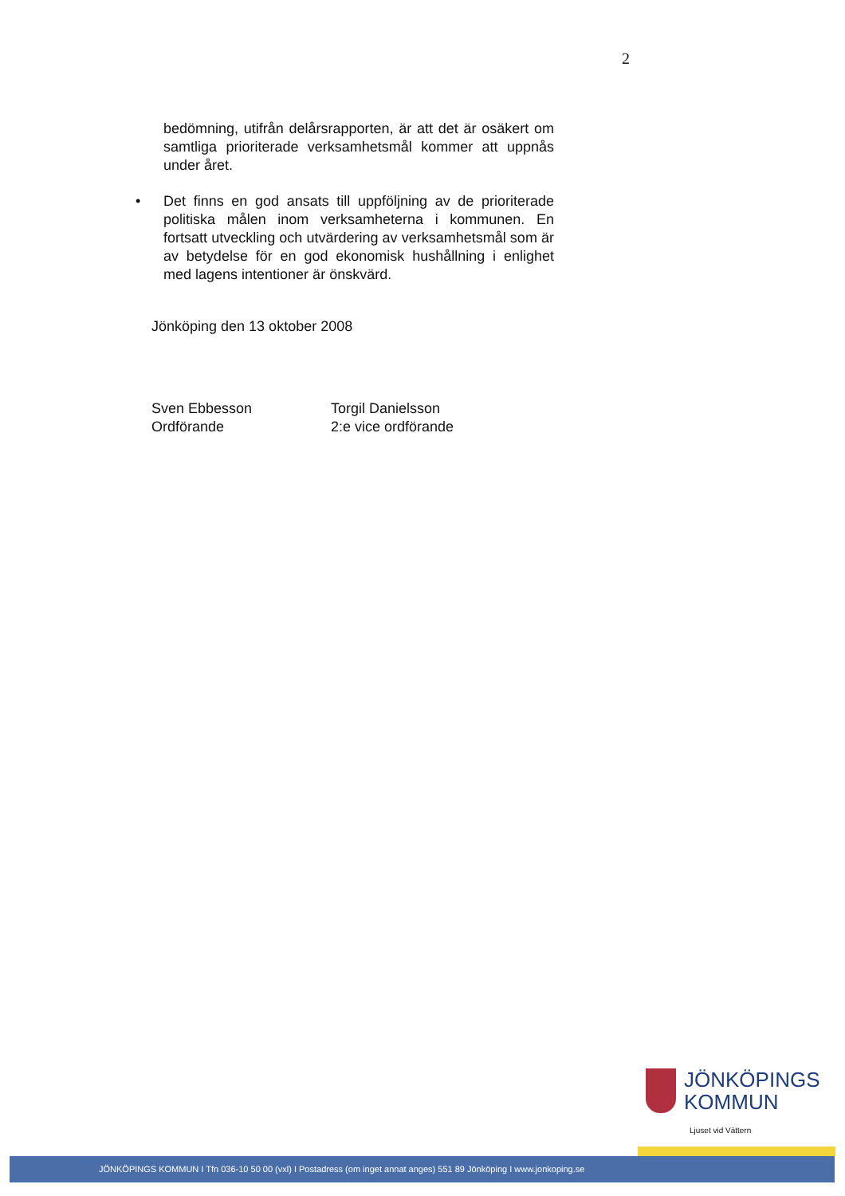2
bedömning, utifrån delårsrapporten, är att det är osäkert om samtliga prioriterade verksamhetsmål kommer att uppnås under året.
• Det finns en god ansats till uppföljning av de prioriterade politiska målen inom verksamheterna i kommunen. En fortsatt utveckling och utvärdering av verksamhetsmål som är av betydelse för en god ekonomisk hushållning i enlighet med lagens intentioner är önskvärd.
Jönköping den 13 oktober 2008
Sven Ebbesson
Ordförande
Torgil Danielsson
2:e vice ordförande
JÖNKÖPINGS
KOMMUN
Ljuset vid Vättern
JÖNKÖPINGS KOMMUN I Tfn 036-10 50 00 (vxl) I Postadress (om inget annat anges) 551 89 Jönköping I www.jonkoping.se